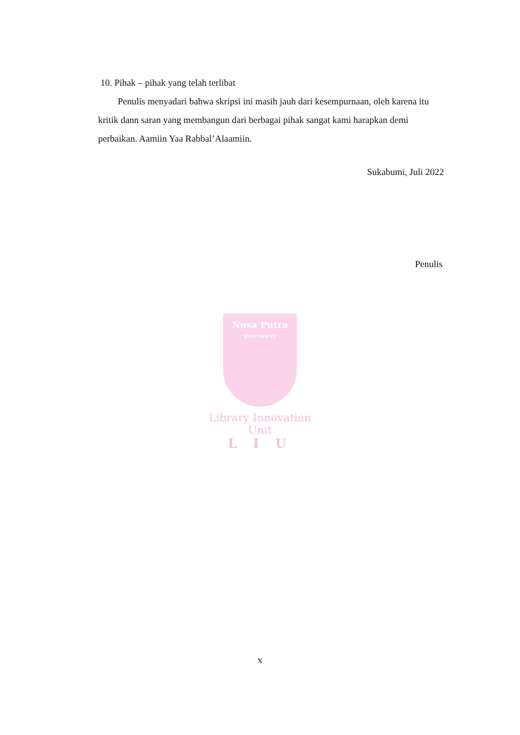10. Pihak – pihak yang telah terlibat
Penulis menyadari bahwa skripsi ini masih jauh dari kesempurnaan, oleh karena itu kritik dann saran yang membangun dari berbagai pihak sangat kami harapkan demi perbaikan. Aamiin Yaa Rabbal’Alaamiin.
Sukabumi, Juli 2022
Penulis
Nusa Putra
UNIVERSITY
Library Innovation Unit
L I U
x